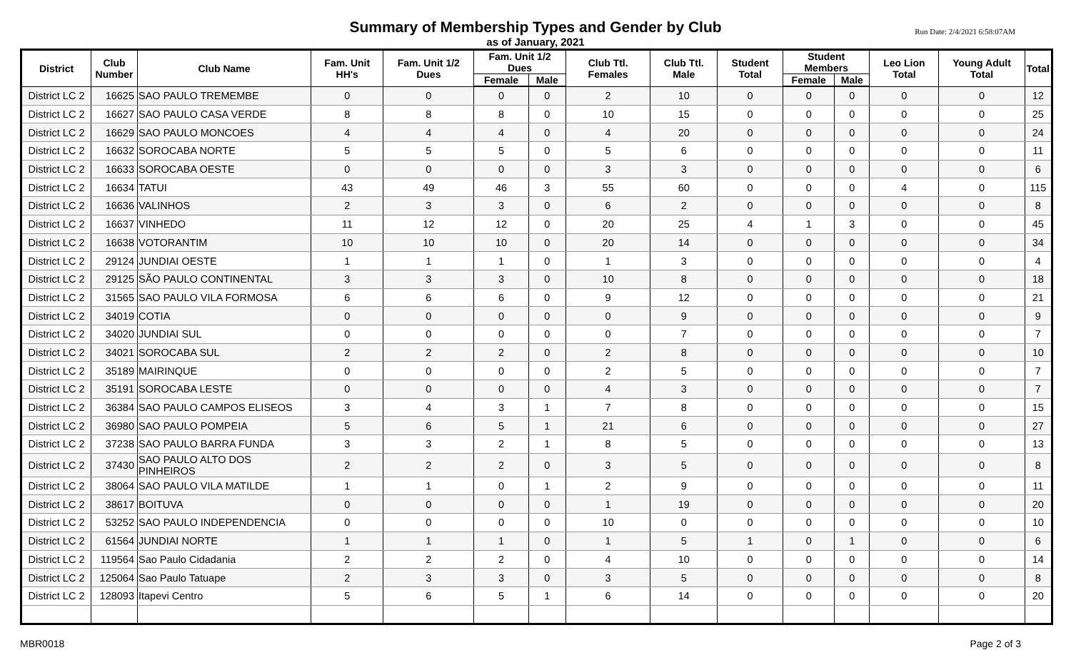Summary of Membership Types and Gender by Club
as of January, 2021
Run Date: 2/4/2021 6:58:07AM
| District | Club Number | Club Name | Fam. Unit HH's | Fam. Unit 1/2 Dues | Fam. Unit 1/2 Dues | | Club Ttl. Females | Club Ttl. Male | Student Total | Student Members | | Leo Lion Total | Young Adult Total | Total |
| --- | --- | --- | --- | --- | --- | --- | --- | --- | --- | --- | --- | --- | --- | --- |
| | | | | | Female | Male | | | | Female | Male | | | |
| District LC 2 | 16625 | SAO PAULO TREMEMBE | 0 | 0 | 0 | 0 | 2 | 10 | 0 | 0 | 0 | 0 | 0 | 12 |
| District LC 2 | 16627 | SAO PAULO CASA VERDE | 8 | 8 | 8 | 0 | 10 | 15 | 0 | 0 | 0 | 0 | 0 | 25 |
| District LC 2 | 16629 | SAO PAULO MONCOES | 4 | 4 | 4 | 0 | 4 | 20 | 0 | 0 | 0 | 0 | 0 | 24 |
| District LC 2 | 16632 | SOROCABA NORTE | 5 | 5 | 5 | 0 | 5 | 6 | 0 | 0 | 0 | 0 | 0 | 11 |
| District LC 2 | 16633 | SOROCABA OESTE | 0 | 0 | 0 | 0 | 3 | 3 | 0 | 0 | 0 | 0 | 0 | 6 |
| District LC 2 | 16634 | TATUI | 43 | 49 | 46 | 3 | 55 | 60 | 0 | 0 | 0 | 4 | 0 | 115 |
| District LC 2 | 16636 | VALINHOS | 2 | 3 | 3 | 0 | 6 | 2 | 0 | 0 | 0 | 0 | 0 | 8 |
| District LC 2 | 16637 | VINHEDO | 11 | 12 | 12 | 0 | 20 | 25 | 4 | 1 | 3 | 0 | 0 | 45 |
| District LC 2 | 16638 | VOTORANTIM | 10 | 10 | 10 | 0 | 20 | 14 | 0 | 0 | 0 | 0 | 0 | 34 |
| District LC 2 | 29124 | JUNDIAI OESTE | 1 | 1 | 1 | 0 | 1 | 3 | 0 | 0 | 0 | 0 | 0 | 4 |
| District LC 2 | 29125 | SÃO PAULO CONTINENTAL | 3 | 3 | 3 | 0 | 10 | 8 | 0 | 0 | 0 | 0 | 0 | 18 |
| District LC 2 | 31565 | SAO PAULO VILA FORMOSA | 6 | 6 | 6 | 0 | 9 | 12 | 0 | 0 | 0 | 0 | 0 | 21 |
| District LC 2 | 34019 | COTIA | 0 | 0 | 0 | 0 | 0 | 9 | 0 | 0 | 0 | 0 | 0 | 9 |
| District LC 2 | 34020 | JUNDIAI SUL | 0 | 0 | 0 | 0 | 0 | 7 | 0 | 0 | 0 | 0 | 0 | 7 |
| District LC 2 | 34021 | SOROCABA SUL | 2 | 2 | 2 | 0 | 2 | 8 | 0 | 0 | 0 | 0 | 0 | 10 |
| District LC 2 | 35189 | MAIRINQUE | 0 | 0 | 0 | 0 | 2 | 5 | 0 | 0 | 0 | 0 | 0 | 7 |
| District LC 2 | 35191 | SOROCABA LESTE | 0 | 0 | 0 | 0 | 4 | 3 | 0 | 0 | 0 | 0 | 0 | 7 |
| District LC 2 | 36384 | SAO PAULO CAMPOS ELISEOS | 3 | 4 | 3 | 1 | 7 | 8 | 0 | 0 | 0 | 0 | 0 | 15 |
| District LC 2 | 36980 | SAO PAULO POMPEIA | 5 | 6 | 5 | 1 | 21 | 6 | 0 | 0 | 0 | 0 | 0 | 27 |
| District LC 2 | 37238 | SAO PAULO BARRA FUNDA | 3 | 3 | 2 | 1 | 8 | 5 | 0 | 0 | 0 | 0 | 0 | 13 |
| District LC 2 | 37430 | SAO PAULO ALTO DOS PINHEIROS | 2 | 2 | 2 | 0 | 3 | 5 | 0 | 0 | 0 | 0 | 0 | 8 |
| District LC 2 | 38064 | SAO PAULO VILA MATILDE | 1 | 1 | 0 | 1 | 2 | 9 | 0 | 0 | 0 | 0 | 0 | 11 |
| District LC 2 | 38617 | BOITUVA | 0 | 0 | 0 | 0 | 1 | 19 | 0 | 0 | 0 | 0 | 0 | 20 |
| District LC 2 | 53252 | SAO PAULO INDEPENDENCIA | 0 | 0 | 0 | 0 | 10 | 0 | 0 | 0 | 0 | 0 | 0 | 10 |
| District LC 2 | 61564 | JUNDIAI NORTE | 1 | 1 | 1 | 0 | 1 | 5 | 1 | 0 | 1 | 0 | 0 | 6 |
| District LC 2 | 119564 | Sao Paulo Cidadania | 2 | 2 | 2 | 0 | 4 | 10 | 0 | 0 | 0 | 0 | 0 | 14 |
| District LC 2 | 125064 | Sao Paulo Tatuape | 2 | 3 | 3 | 0 | 3 | 5 | 0 | 0 | 0 | 0 | 0 | 8 |
| District LC 2 | 128093 | Itapevi Centro | 5 | 6 | 5 | 1 | 6 | 14 | 0 | 0 | 0 | 0 | 0 | 20 |
MBR0018 Page 2 of 3